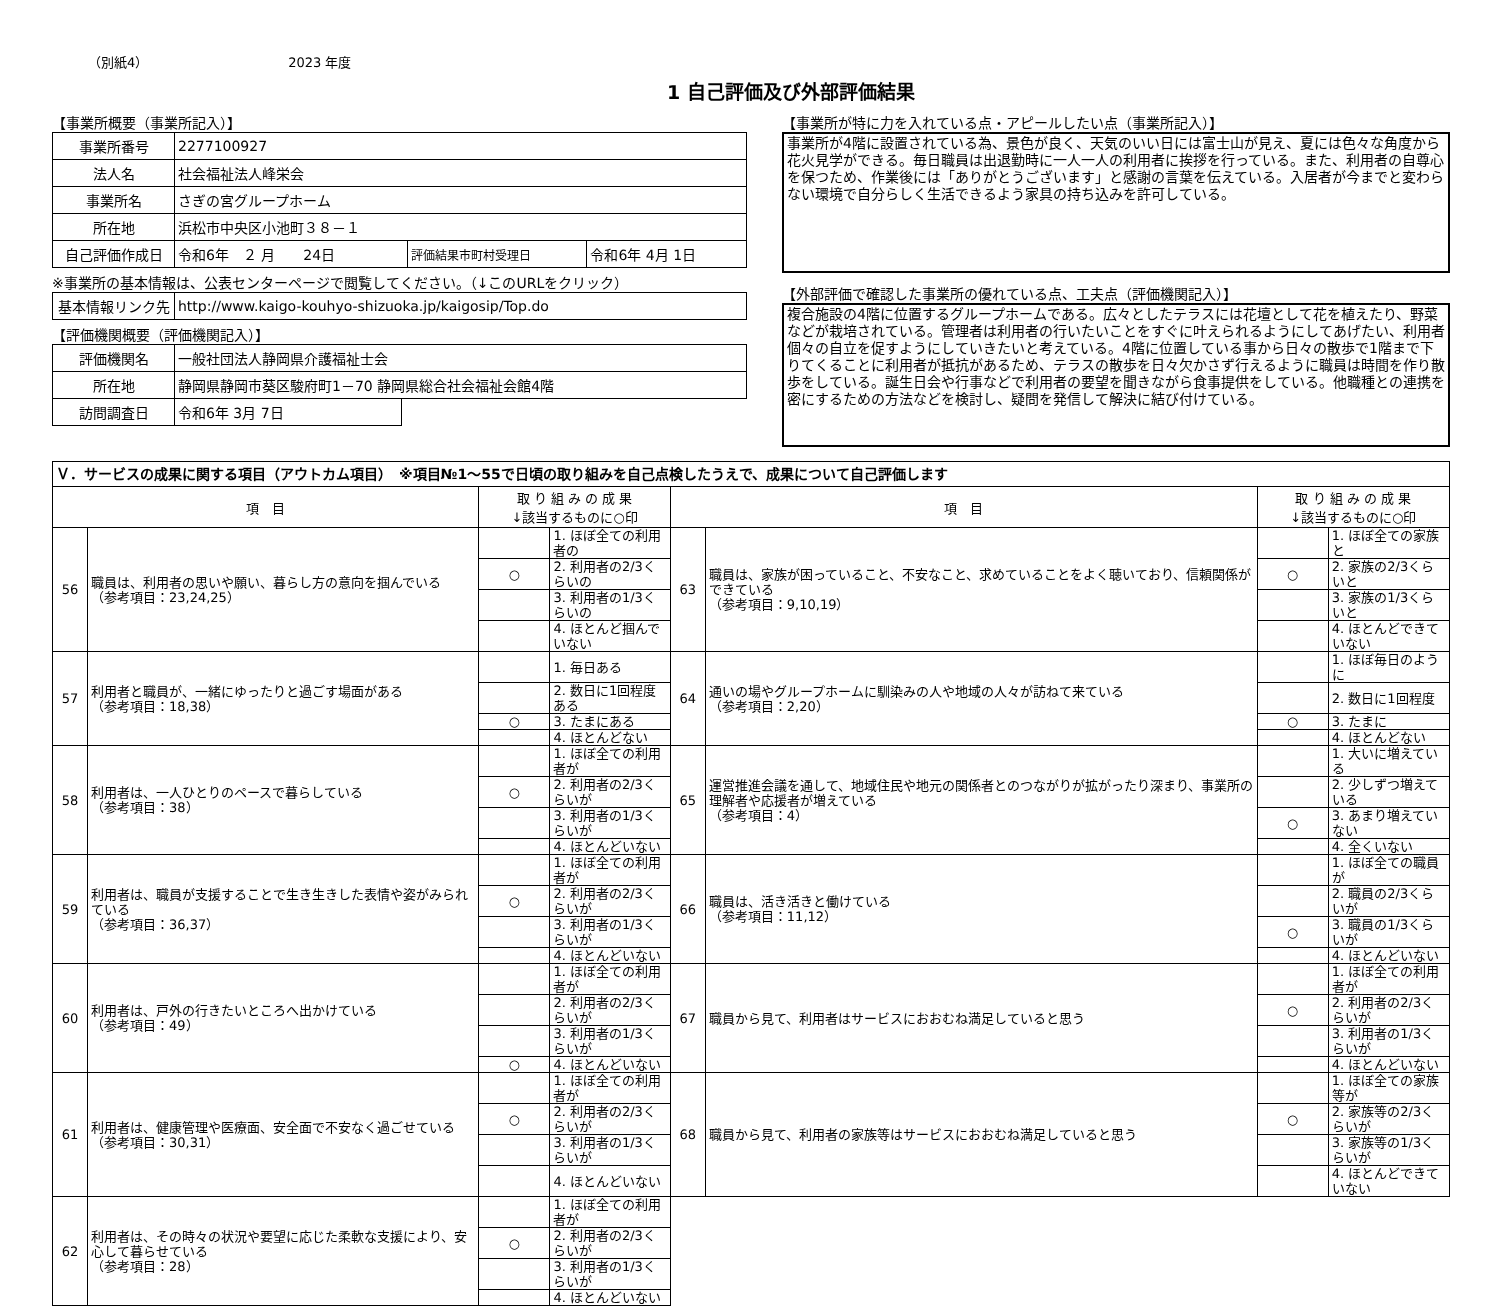（別紙4） 2023 年度
1 自己評価及び外部評価結果
【事業所概要（事業所記入）】
| 事業所番号 | 2277100927 | | |
| 法人名 | 社会福祉法人峰栄会 | | |
| 事業所名 | さぎの宮グループホーム | | |
| 所在地 | 浜松市中央区小池町３８－１ | | |
| 自己評価作成日 | 令和6年 ２ 月 24日 | 評価結果市町村受理日 | 令和6年 4月 1日 |
※事業所の基本情報は、公表センターページで閲覧してください。（↓このURLをクリック）
| 基本情報リンク先 | http://www.kaigo-kouhyo-shizuoka.jp/kaigosip/Top.do |
【評価機関概要（評価機関記入）】
| 評価機関名 | 一般社団法人静岡県介護福祉士会 | |
| 所在地 | 静岡県静岡市葵区駿府町1－70 静岡県総合社会福祉会館4階 | |
| 訪問調査日 | 令和6年 3月 7日 | |
【事業所が特に力を入れている点・アピールしたい点（事業所記入）】
事業所が4階に設置されている為、景色が良く、天気のいい日には富士山が見え、夏には色々な角度から花火見学ができる。毎日職員は出退勤時に一人一人の利用者に挨拶を行っている。また、利用者の自尊心を保つため、作業後には「ありがとうございます」と感謝の言葉を伝えている。入居者が今までと変わらない環境で自分らしく生活できるよう家具の持ち込みを許可している。
【外部評価で確認した事業所の優れている点、工夫点（評価機関記入）】
複合施設の4階に位置するグループホームである。広々としたテラスには花壇として花を植えたり、野菜などが栽培されている。管理者は利用者の行いたいことをすぐに叶えられるようにしてあげたい、利用者個々の自立を促すようにしていきたいと考えている。4階に位置している事から日々の散歩で1階まで下りてくることに利用者が抵抗があるため、テラスの散歩を日々欠かさず行えるように職員は時間を作り散歩をしている。誕生日会や行事などで利用者の要望を聞きながら食事提供をしている。他職種との連携を密にするための方法などを検討し、疑問を発信して解決に結び付けている。
| Ｖ．サービスの成果に関する項目（アウトカム項目） ※項目№1～55で日頃の取り組みを自己点検したうえで、成果について自己評価します | | | | | | | |
| 項 目 | | 取 り 組 み の 成 果 ↓該当するものに○印 | | 項 目 | | 取 り 組 み の 成 果 ↓該当するものに○印 | |
| 56 | 職員は、利用者の思いや願い、暮らし方の意向を掴んでいる （参考項目：23,24,25） | | 1. ほぼ全ての利用者の | 63 | 職員は、家族が困っていること、不安なこと、求めていることをよく聴いており、信頼関係ができている （参考項目：9,10,19） | | 1. ほぼ全ての家族と |
| | | ○ | 2. 利用者の2/3くらいの | | | ○ | 2. 家族の2/3くらいと |
| | | | 3. 利用者の1/3くらいの | | | | 3. 家族の1/3くらいと |
| | | | 4. ほとんど掴んでいない | | | | 4. ほとんどできていない |
| 57 | 利用者と職員が、一緒にゆったりと過ごす場面がある （参考項目：18,38） | | 1. 毎日ある | 64 | 通いの場やグループホームに馴染みの人や地域の人々が訪ねて来ている （参考項目：2,20） | | 1. ほぼ毎日のように |
| | | | 2. 数日に1回程度ある | | | | 2. 数日に1回程度 |
| | | ○ | 3. たまにある | | | ○ | 3. たまに |
| | | | 4. ほとんどない | | | | 4. ほとんどない |
| 58 | 利用者は、一人ひとりのペースで暮らしている （参考項目：38） | | 1. ほぼ全ての利用者が | 65 | 運営推進会議を通して、地域住民や地元の関係者とのつながりが拡がったり深まり、事業所の理解者や応援者が増えている （参考項目：4） | | 1. 大いに増えている |
| | | ○ | 2. 利用者の2/3くらいが | | | | 2. 少しずつ増えている |
| | | | 3. 利用者の1/3くらいが | | | ○ | 3. あまり増えていない |
| | | | 4. ほとんどいない | | | | 4. 全くいない |
| 59 | 利用者は、職員が支援することで生き生きした表情や姿がみられている （参考項目：36,37） | | 1. ほぼ全ての利用者が | 66 | 職員は、活き活きと働けている （参考項目：11,12） | | 1. ほぼ全ての職員が |
| | | ○ | 2. 利用者の2/3くらいが | | | | 2. 職員の2/3くらいが |
| | | | 3. 利用者の1/3くらいが | | | ○ | 3. 職員の1/3くらいが |
| | | | 4. ほとんどいない | | | | 4. ほとんどいない |
| 60 | 利用者は、戸外の行きたいところへ出かけている （参考項目：49） | | 1. ほぼ全ての利用者が | 67 | 職員から見て、利用者はサービスにおおむね満足していると思う | | 1. ほぼ全ての利用者が |
| | | | 2. 利用者の2/3くらいが | | | ○ | 2. 利用者の2/3くらいが |
| | | | 3. 利用者の1/3くらいが | | | | 3. 利用者の1/3くらいが |
| | | ○ | 4. ほとんどいない | | | | 4. ほとんどいない |
| 61 | 利用者は、健康管理や医療面、安全面で不安なく過ごせている （参考項目：30,31） | | 1. ほぼ全ての利用者が | 68 | 職員から見て、利用者の家族等はサービスにおおむね満足していると思う | | 1. ほぼ全ての家族等が |
| | | ○ | 2. 利用者の2/3くらいが | | | ○ | 2. 家族等の2/3くらいが |
| | | | 3. 利用者の1/3くらいが | | | | 3. 家族等の1/3くらいが |
| | | | 4. ほとんどいない | | | | 4. ほとんどできていない |
| 62 | 利用者は、その時々の状況や要望に応じた柔軟な支援により、安心して暮らせている （参考項目：28） | | 1. ほぼ全ての利用者が | | | | |
| | | ○ | 2. 利用者の2/3くらいが | | | | |
| | | | 3. 利用者の1/3くらいが | | | | |
| | | | 4. ほとんどいない | | | | |